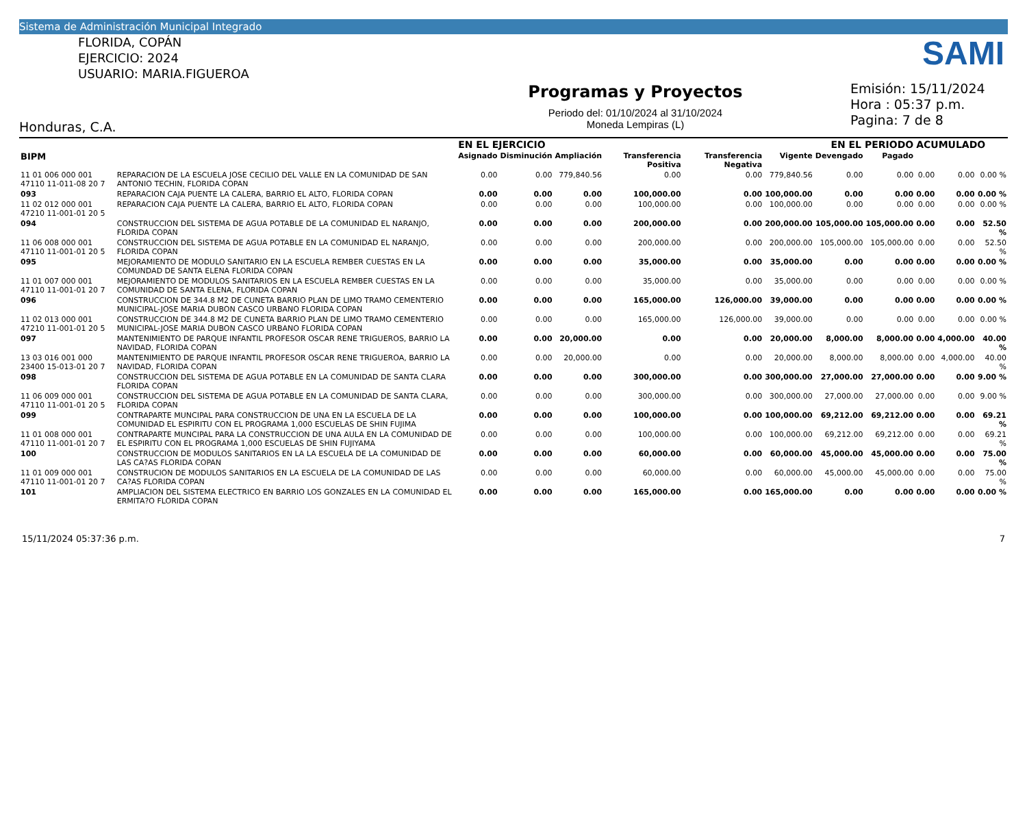Sistema de Administración Municipal Integrado
FLORIDA, COPÁN
EJERCICIO: 2024
USUARIO: MARIA.FIGUEROA
Programas y Proyectos
Periodo del: 01/10/2024 al 31/10/2024
Moneda Lempiras (L)
Emisión: 15/11/2024
Hora : 05:37 p.m.
Pagina: 7 de 8
SAMI
Honduras, C.A.
| | | EN EL EJERCICIO | | | | | | EN EL PERIODO | | ACUMULADO | | |
| --- | --- | --- | --- | --- | --- | --- | --- | --- | --- | --- | --- | --- |
| BIPM | | Asignado | Disminución | Ampliación | Transferencia Positiva | Transferencia Negativa | Vigente | Devengado | Pagado | | | |
| 11 01 006 000 001 47110 11-011-08 20 7 | REPARACION DE LA ESCUELA JOSE CECILIO DEL VALLE EN LA COMUNIDAD DE SAN ANTONIO TECHIN, FLORIDA COPAN | 0.00 | 0.00 | 779,840.56 | 0.00 | 0.00 | 779,840.56 | 0.00 | 0.00 | 0.00 | 0.00 | 0.00 % |
| 093 | REPARACION CAJA PUENTE LA CALERA, BARRIO EL ALTO, FLORIDA COPAN | 0.00 | 0.00 | 0.00 | 100,000.00 | 0.00 | 100,000.00 | 0.00 | 0.00 | 0.00 | 0.00 | 0.00 % |
| 11 02 012 000 001 47210 11-001-01 20 5 | REPARACION CAJA PUENTE LA CALERA, BARRIO EL ALTO, FLORIDA COPAN | 0.00 | 0.00 | 0.00 | 100,000.00 | 0.00 | 100,000.00 | 0.00 | 0.00 | 0.00 | 0.00 | 0.00 % |
| 094 | CONSTRUCCION DEL SISTEMA DE AGUA POTABLE DE LA COMUNIDAD EL NARANJO, FLORIDA COPAN | 0.00 | 0.00 | 0.00 | 200,000.00 | 0.00 | 200,000.00 | 105,000.00 | 105,000.00 | 0.00 | 0.00 | 52.50 % |
| 11 06 008 000 001 47110 11-001-01 20 5 | CONSTRUCCION DEL SISTEMA DE AGUA POTABLE EN LA COMUNIDAD EL NARANJO, FLORIDA COPAN | 0.00 | 0.00 | 0.00 | 200,000.00 | 0.00 | 200,000.00 | 105,000.00 | 105,000.00 | 0.00 | 0.00 | 52.50 % |
| 095 | MEJORAMIENTO DE MODULO SANITARIO EN LA ESCUELA REMBER CUESTAS EN LA COMUNDAD DE SANTA ELENA FLORIDA COPAN | 0.00 | 0.00 | 0.00 | 35,000.00 | 0.00 | 35,000.00 | 0.00 | 0.00 | 0.00 | 0.00 | 0.00 % |
| 11 01 007 000 001 47110 11-001-01 20 7 | MEJORAMIENTO DE MODULOS SANITARIOS EN LA ESCUELA REMBER CUESTAS EN LA COMUNIDAD DE SANTA ELENA, FLORIDA COPAN | 0.00 | 0.00 | 0.00 | 35,000.00 | 0.00 | 35,000.00 | 0.00 | 0.00 | 0.00 | 0.00 | 0.00 % |
| 096 | CONSTRUCCION DE 344.8 M2 DE CUNETA BARRIO PLAN DE LIMO TRAMO CEMENTERIO MUNICIPAL-JOSE MARIA DUBON CASCO URBANO FLORIDA COPAN | 0.00 | 0.00 | 0.00 | 165,000.00 | 126,000.00 | 39,000.00 | 0.00 | 0.00 | 0.00 | 0.00 | 0.00 % |
| 11 02 013 000 001 47210 11-001-01 20 5 | CONSTRUCCION DE 344.8 M2 DE CUNETA BARRIO PLAN DE LIMO TRAMO CEMENTERIO MUNICIPAL-JOSE MARIA DUBON CASCO URBANO FLORIDA COPAN | 0.00 | 0.00 | 0.00 | 165,000.00 | 126,000.00 | 39,000.00 | 0.00 | 0.00 | 0.00 | 0.00 | 0.00 % |
| 097 | MANTENIMIENTO DE PARQUE INFANTIL PROFESOR OSCAR RENE TRIGUEROS, BARRIO LA NAVIDAD, FLORIDA COPAN | 0.00 | 0.00 | 20,000.00 | 0.00 | 0.00 | 20,000.00 | 8,000.00 | 8,000.00 | 0.00 | 4,000.00 | 40.00 % |
| 13 03 016 001 000 23400 15-013-01 20 7 | MANTENIMIENTO DE PARQUE INFANTIL PROFESOR OSCAR RENE TRIGUEROA, BARRIO LA NAVIDAD, FLORIDA COPAN | 0.00 | 0.00 | 20,000.00 | 0.00 | 0.00 | 20,000.00 | 8,000.00 | 8,000.00 | 0.00 | 4,000.00 | 40.00 % |
| 098 | CONSTRUCCION DEL SISTEMA DE AGUA POTABLE EN LA COMUNIDAD DE SANTA CLARA FLORIDA COPAN | 0.00 | 0.00 | 0.00 | 300,000.00 | 0.00 | 300,000.00 | 27,000.00 | 27,000.00 | 0.00 | 0.00 | 9.00 % |
| 11 06 009 000 001 47110 11-001-01 20 5 | CONSTRUCCION DEL SISTEMA DE AGUA POTABLE EN LA COMUNIDAD DE SANTA CLARA, FLORIDA COPAN | 0.00 | 0.00 | 0.00 | 300,000.00 | 0.00 | 300,000.00 | 27,000.00 | 27,000.00 | 0.00 | 0.00 | 9.00 % |
| 099 | CONTRAPARTE MUNCIPAL PARA CONSTRUCCION DE UNA EN LA ESCUELA DE LA COMUNIDAD EL ESPIRITU CON EL PROGRAMA 1,000 ESCUELAS DE SHIN FUJIMA | 0.00 | 0.00 | 0.00 | 100,000.00 | 0.00 | 100,000.00 | 69,212.00 | 69,212.00 | 0.00 | 0.00 | 69.21 % |
| 11 01 008 000 001 47110 11-001-01 20 7 | CONTRAPARTE MUNCIPAL PARA LA CONSTRUCCION DE UNA AULA EN LA COMUNIDAD DE EL ESPIRITU CON EL PROGRAMA 1,000 ESCUELAS DE SHIN FUJIYAMA | 0.00 | 0.00 | 0.00 | 100,000.00 | 0.00 | 100,000.00 | 69,212.00 | 69,212.00 | 0.00 | 0.00 | 69.21 % |
| 100 | CONSTRUCCION DE MODULOS SANITARIOS EN LA LA ESCUELA DE LA COMUNIDAD DE LAS CA?AS FLORIDA COPAN | 0.00 | 0.00 | 0.00 | 60,000.00 | 0.00 | 60,000.00 | 45,000.00 | 45,000.00 | 0.00 | 0.00 | 75.00 % |
| 11 01 009 000 001 47110 11-001-01 20 7 | CONSTRUCION DE MODULOS SANITARIOS EN LA ESCUELA DE LA COMUNIDAD DE LAS CA?AS FLORIDA COPAN | 0.00 | 0.00 | 0.00 | 60,000.00 | 0.00 | 60,000.00 | 45,000.00 | 45,000.00 | 0.00 | 0.00 | 75.00 % |
| 101 | AMPLIACION DEL SISTEMA ELECTRICO EN BARRIO LOS GONZALES EN LA COMUNIDAD EL ERMITA?O FLORIDA COPAN | 0.00 | 0.00 | 0.00 | 165,000.00 | 0.00 | 165,000.00 | 0.00 | 0.00 | 0.00 | 0.00 | 0.00 % |
15/11/2024 05:37:36 p.m. 7